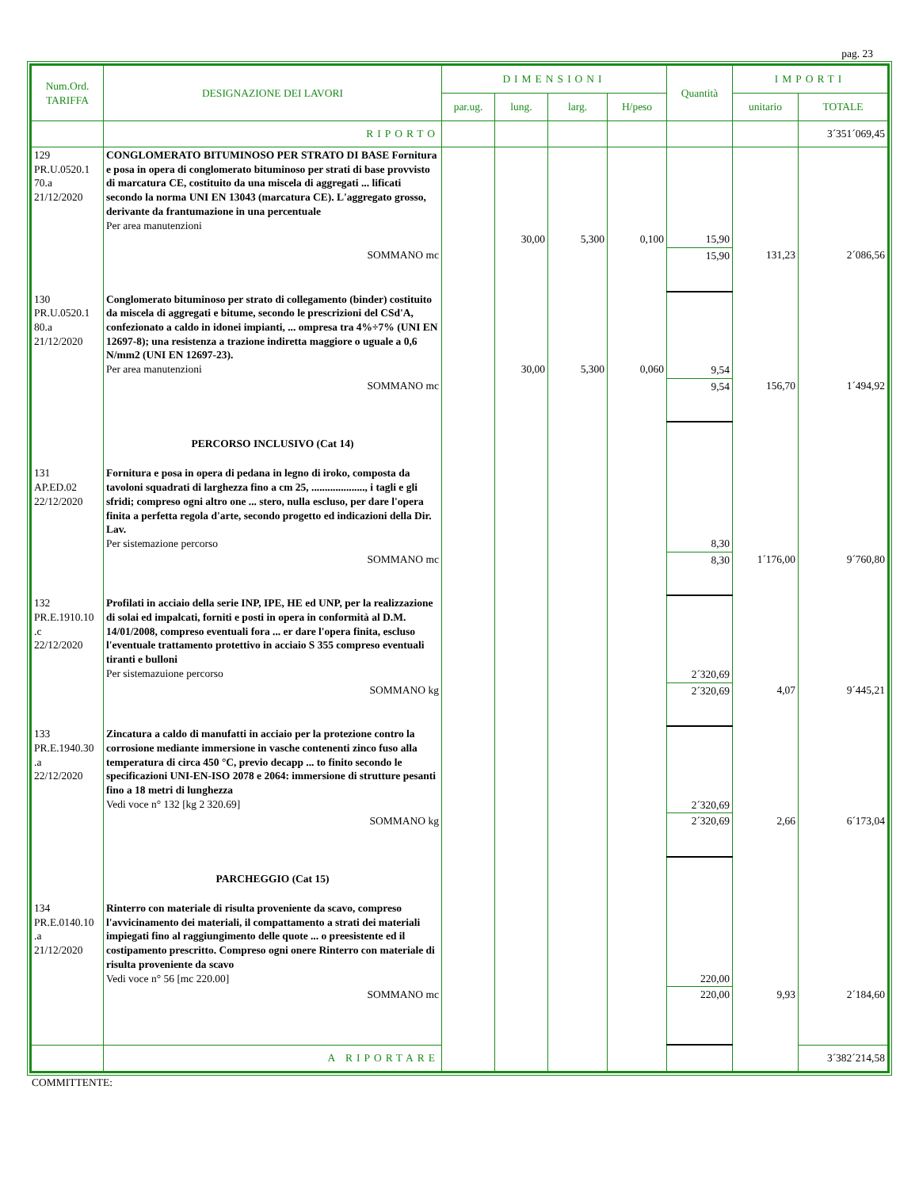pag. 23
| Num.Ord. TARIFFA | DESIGNAZIONE DEI LAVORI | DIMENSIONI | | | | Quantità | IMPORTI | |
| --- | --- | --- | --- | --- | --- | --- | --- | --- |
| | | par.ug. | lung. | larg. | H/peso | | unitario | TOTALE |
| | RIPORTO | | | | | | | 3´351´069,45 |
| 129 PR.U.0520.1 70.a 21/12/2020 | CONGLOMERATO BITUMINOSO PER STRATO DI BASE Fornitura e posa in opera di conglomerato bituminoso per strati di base provvisto di marcatura CE, costituito da una miscela di aggregati ... lificati secondo la norma UNI EN 13043 (marcatura CE). L'aggregato grosso, derivante da frantumazione in una percentuale Per area manutenzioni | | 30,00 | 5,300 | 0,100 | 15,90 | | |
| | SOMMANO mc | | | | | 15,90 | 131,23 | 2´086,56 |
| 130 PR.U.0520.1 80.a 21/12/2020 | Conglomerato bituminoso per strato di collegamento (binder) costituito da miscela di aggregati e bitume, secondo le prescrizioni del CSd'A, confezionato a caldo in idonei impianti, ... ompresa tra 4%÷7% (UNI EN 12697-8); una resistenza a trazione indiretta maggiore o uguale a 0,6 N/mm2 (UNI EN 12697-23). Per area manutenzioni | | 30,00 | 5,300 | 0,060 | 9,54 | | |
| | SOMMANO mc | | | | | 9,54 | 156,70 | 1´494,92 |
| | PERCORSO INCLUSIVO (Cat 14) | | | | | | | |
| 131 AP.ED.02 22/12/2020 | Fornitura e posa in opera di pedana in legno di iroko, composta da tavoloni squadrati di larghezza fino a cm 25, ...................., i tagli e gli sfridi; compreso ogni altro one ... stero, nulla escluso, per dare l'opera finita a perfetta regola d'arte, secondo progetto ed indicazioni della Dir. Lav. Per sistemazione percorso | | | | | 8,30 | | |
| | SOMMANO mc | | | | | 8,30 | 1´176,00 | 9´760,80 |
| 132 PR.E.1910.10 .c 22/12/2020 | Profilati in acciaio della serie INP, IPE, HE ed UNP, per la realizzazione di solai ed impalcati, forniti e posti in opera in conformità al D.M. 14/01/2008, compreso eventuali fora ... er dare l'opera finita, escluso l'eventuale trattamento protettivo in acciaio S 355 compreso eventuali tiranti e bulloni Per sistemazuione percorso | | | | | 2´320,69 | | |
| | SOMMANO kg | | | | | 2´320,69 | 4,07 | 9´445,21 |
| 133 PR.E.1940.30 .a 22/12/2020 | Zincatura a caldo di manufatti in acciaio per la protezione contro la corrosione mediante immersione in vasche contenenti zinco fuso alla temperatura di circa 450 °C, previo decapp ... to finito secondo le specificazioni UNI-EN-ISO 2078 e 2064: immersione di strutture pesanti fino a 18 metri di lunghezza Vedi voce n° 132 [kg 2 320.69] | | | | | 2´320,69 | | |
| | SOMMANO kg | | | | | 2´320,69 | 2,66 | 6´173,04 |
| | PARCHEGGIO (Cat 15) | | | | | | | |
| 134 PR.E.0140.10 .a 21/12/2020 | Rinterro con materiale di risulta proveniente da scavo, compreso l'avvicinamento dei materiali, il compattamento a strati dei materiali impiegati fino al raggiungimento delle quote ... o preesistente ed il costipamento prescritto. Compreso ogni onere Rinterro con materiale di risulta proveniente da scavo Vedi voce n° 56 [mc 220.00] | | | | | 220,00 | | |
| | SOMMANO mc | | | | | 220,00 | 9,93 | 2´184,60 |
| | A RIPORTARE | | | | | | | 3´382´214,58 |
COMMITTENTE: